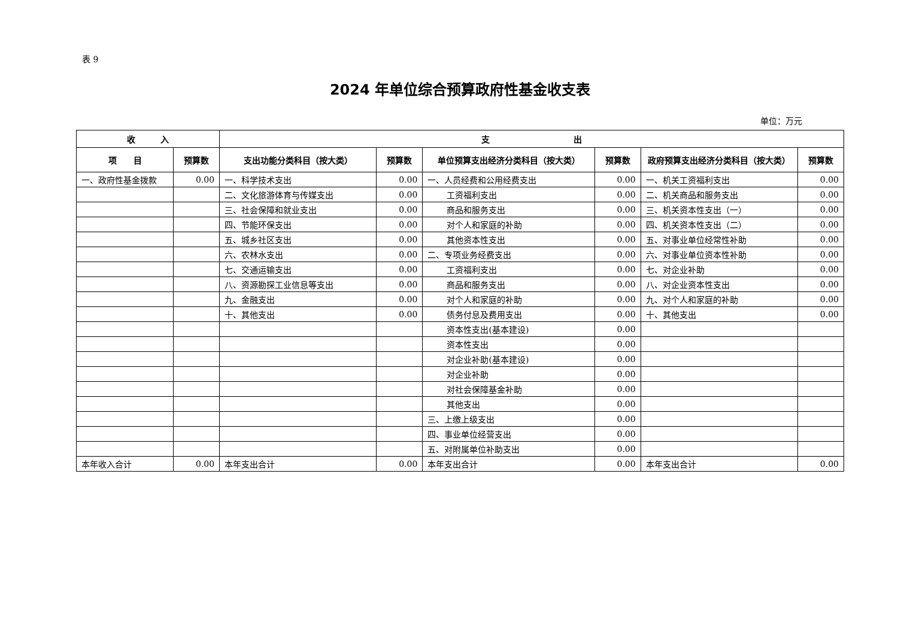表 9
2024 年单位综合预算政府性基金收支表
单位：万元
| 收 入 | | 支 出 | | | | | |
| --- | --- | --- | --- | --- | --- | --- | --- |
| 项 目 | 预算数 | 支出功能分类科目（按大类） | 预算数 | 单位预算支出经济分类科目（按大类） | 预算数 | 政府预算支出经济分类科目（按大类） | 预算数 |
| 一、政府性基金拨款 | 0.00 | 一、科学技术支出 | 0.00 | 一、人员经费和公用经费支出 | 0.00 | 一、机关工资福利支出 | 0.00 |
| | | 二、文化旅游体育与传媒支出 | 0.00 | 工资福利支出 | 0.00 | 二、机关商品和服务支出 | 0.00 |
| | | 三、社会保障和就业支出 | 0.00 | 商品和服务支出 | 0.00 | 三、机关资本性支出（一） | 0.00 |
| | | 四、节能环保支出 | 0.00 | 对个人和家庭的补助 | 0.00 | 四、机关资本性支出（二） | 0.00 |
| | | 五、城乡社区支出 | 0.00 | 其他资本性支出 | 0.00 | 五、对事业单位经常性补助 | 0.00 |
| | | 六、农林水支出 | 0.00 | 二、专项业务经费支出 | 0.00 | 六、对事业单位资本性补助 | 0.00 |
| | | 七、交通运输支出 | 0.00 | 工资福利支出 | 0.00 | 七、对企业补助 | 0.00 |
| | | 八、资源勘探工业信息等支出 | 0.00 | 商品和服务支出 | 0.00 | 八、对企业资本性支出 | 0.00 |
| | | 九、金融支出 | 0.00 | 对个人和家庭的补助 | 0.00 | 九、对个人和家庭的补助 | 0.00 |
| | | 十、其他支出 | 0.00 | 债务付息及费用支出 | 0.00 | 十、其他支出 | 0.00 |
| | | | | 资本性支出(基本建设) | 0.00 | | |
| | | | | 资本性支出 | 0.00 | | |
| | | | | 对企业补助(基本建设) | 0.00 | | |
| | | | | 对企业补助 | 0.00 | | |
| | | | | 对社会保障基金补助 | 0.00 | | |
| | | | | 其他支出 | 0.00 | | |
| | | | | 三、上缴上级支出 | 0.00 | | |
| | | | | 四、事业单位经营支出 | 0.00 | | |
| | | | | 五、对附属单位补助支出 | 0.00 | | |
| 本年收入合计 | 0.00 | 本年支出合计 | 0.00 | 本年支出合计 | 0.00 | 本年支出合计 | 0.00 |